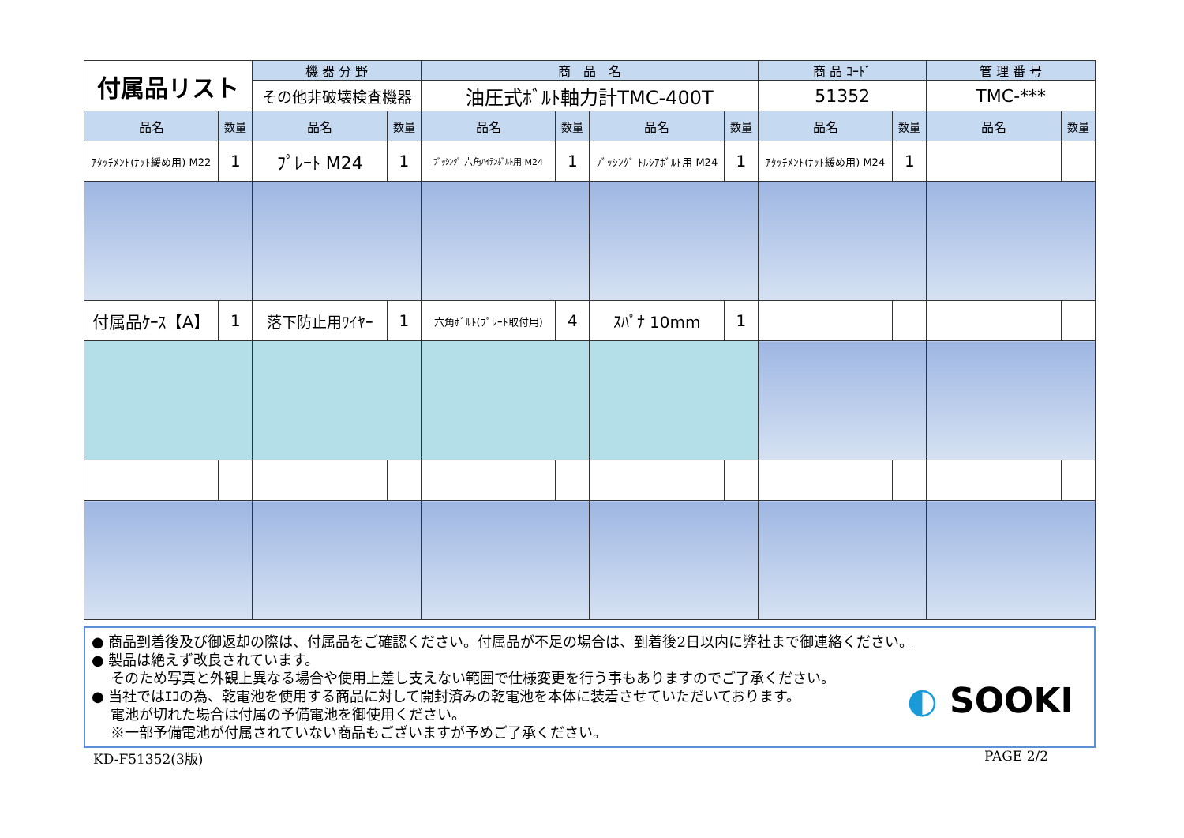| 付属品リスト | | 機 器 分 野 | | 商 品 名 | | | | 商 品 ｺｰﾄﾞ | | 管 理 番 号 | |
| | | その他非破壊検査機器 | | 油圧式ﾎﾞﾙﾄ軸力計TMC-400T | | | | 51352 | | TMC-*** | |
| 品名 | 数量 | 品名 | 数量 | 品名 | 数量 | 品名 | 数量 | 品名 | 数量 | 品名 | 数量 |
| ｱﾀｯﾁﾒﾝﾄ(ﾅｯﾄ緩め用) M22 | 1 | ﾌﾟﾚｰﾄ M24 | 1 | ﾌﾞｯｼﾝｸﾞ 六角ﾊｲﾃﾝﾎﾞﾙﾄ用 M24 | 1 | ﾌﾞｯｼﾝｸﾞ ﾄﾙｼｱﾎﾞﾙﾄ用 M24 | 1 | ｱﾀｯﾁﾒﾝﾄ(ﾅｯﾄ緩め用) M24 | 1 | | |
| 付属品ｹｰｽ【A】 | 1 | 落下防止用ﾜｲﾔｰ | 1 | 六角ﾎﾞﾙﾄ(ﾌﾟﾚｰﾄ取付用) | 4 | ｽﾊﾟﾅ 10mm | 1 | | | | |
● 商品到着後及び御返却の際は、付属品をご確認ください。付属品が不足の場合は、到着後2日以内に弊社まで御連絡ください。
● 製品は絶えず改良されています。
　 そのため写真と外観上異なる場合や使用上差し支えない範囲で仕様変更を行う事もありますのでご了承ください。
● 当社ではｴｺの為、乾電池を使用する商品に対して開封済みの乾電池を本体に装着させていただいております。
　 電池が切れた場合は付属の予備電池を御使用ください。
　 ※一部予備電池が付属されていない商品もございますが予めご了承ください。
◐ SOOKI
KD-F51352(3版) PAGE 2/2